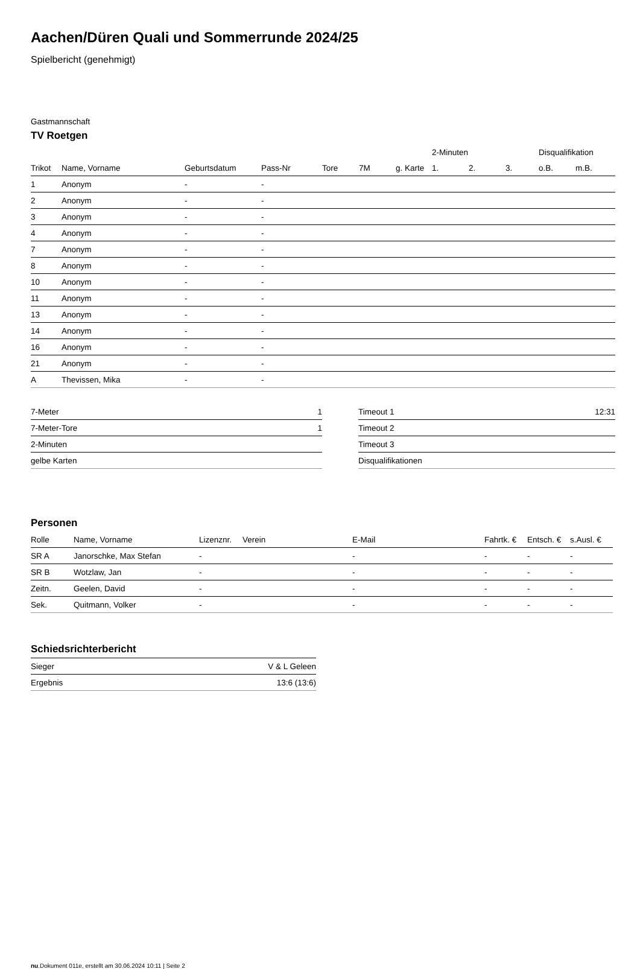Aachen/Düren Quali und Sommerrunde 2024/25
Spielbericht (genehmigt)
Gastmannschaft
TV Roetgen
| | | | | | | | 2-Minuten | | | Disqualifikation | |
| --- | --- | --- | --- | --- | --- | --- | --- | --- | --- | --- | --- |
| Trikot | Name, Vorname | Geburtsdatum | Pass-Nr | Tore | 7M | g. Karte | 1. | 2. | 3. | o.B. | m.B. |
| 1 | Anonym | - | - | | | | | | | | |
| 2 | Anonym | - | - | | | | | | | | |
| 3 | Anonym | - | - | | | | | | | | |
| 4 | Anonym | - | - | | | | | | | | |
| 7 | Anonym | - | - | | | | | | | | |
| 8 | Anonym | - | - | | | | | | | | |
| 10 | Anonym | - | - | | | | | | | | |
| 11 | Anonym | - | - | | | | | | | | |
| 13 | Anonym | - | - | | | | | | | | |
| 14 | Anonym | - | - | | | | | | | | |
| 16 | Anonym | - | - | | | | | | | | |
| 21 | Anonym | - | - | | | | | | | | |
| A | Thevissen, Mika | - | - | | | | | | | | |
| 7-Meter | 1 |
| 7-Meter-Tore | 1 |
| 2-Minuten | |
| gelbe Karten | |
| Timeout 1 | 12:31 |
| Timeout 2 | |
| Timeout 3 | |
| Disqualifikationen | |
Personen
| Rolle | Name, Vorname | Lizenznr. | Verein | E-Mail | Fahrtk. € | Entsch. € | s.Ausl. € |
| --- | --- | --- | --- | --- | --- | --- | --- |
| SR A | Janorschke, Max Stefan | - | | - | - | - | - |
| SR B | Wotzlaw, Jan | - | | - | - | - | - |
| Zeitn. | Geelen, David | - | | - | - | - | - |
| Sek. | Quitmann, Volker | - | | - | - | - | - |
Schiedsrichterbericht
| Sieger | V & L Geleen |
| Ergebnis | 13:6 (13:6) |
nu.Dokument 011e, erstellt am 30.06.2024 10:11 | Seite 2